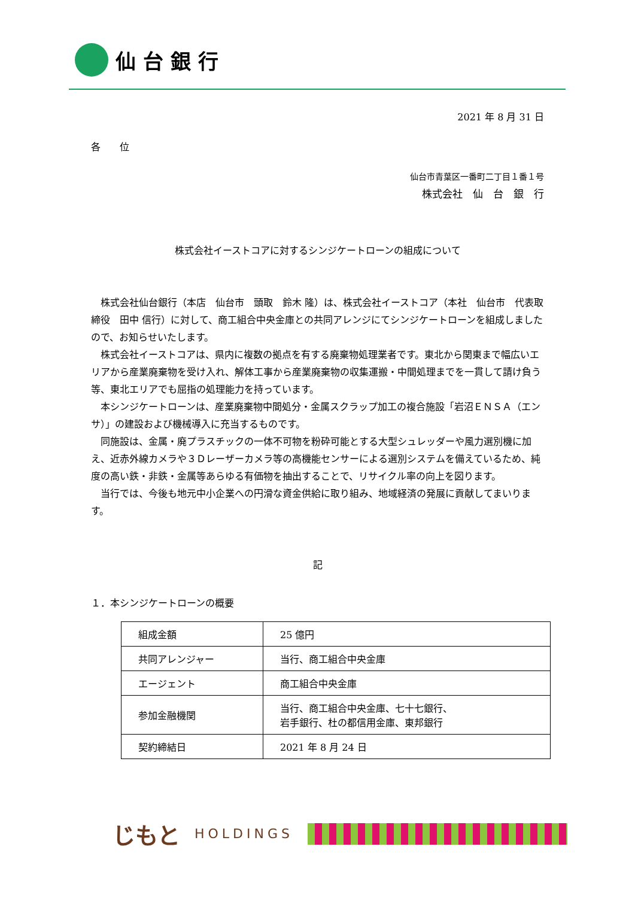仙台銀行
2021 年 8 月 31 日
各　　位
仙台市青葉区一番町二丁目１番１号
株式会社　仙　台　銀　行
株式会社イーストコアに対するシンジケートローンの組成について
株式会社仙台銀行（本店　仙台市　頭取　鈴木 隆）は、株式会社イーストコア（本社　仙台市　代表取締役　田中 信行）に対して、商工組合中央金庫との共同アレンジにてシンジケートローンを組成しましたので、お知らせいたします。
株式会社イーストコアは、県内に複数の拠点を有する廃棄物処理業者です。東北から関東まで幅広いエリアから産業廃棄物を受け入れ、解体工事から産業廃棄物の収集運搬・中間処理までを一貫して請け負う等、東北エリアでも屈指の処理能力を持っています。
本シンジケートローンは、産業廃棄物中間処分・金属スクラップ加工の複合施設「岩沼ＥＮＳＡ（エンサ）」の建設および機械導入に充当するものです。
同施設は、金属・廃プラスチックの一体不可物を粉砕可能とする大型シュレッダーや風力選別機に加え、近赤外線カメラや３Ｄレーザーカメラ等の高機能センサーによる選別システムを備えているため、純度の高い鉄・非鉄・金属等あらゆる有価物を抽出することで、リサイクル率の向上を図ります。
当行では、今後も地元中小企業への円滑な資金供給に取り組み、地域経済の発展に貢献してまいります。
記
１．本シンジケートローンの概要
| 組成金額 | 25 億円 |
| 共同アレンジャー | 当行、商工組合中央金庫 |
| エージェント | 商工組合中央金庫 |
| 参加金融機関 | 当行、商工組合中央金庫、七十七銀行、 岩手銀行、杜の都信用金庫、東邦銀行 |
| 契約締結日 | 2021 年 8 月 24 日 |
じもと HOLDINGS